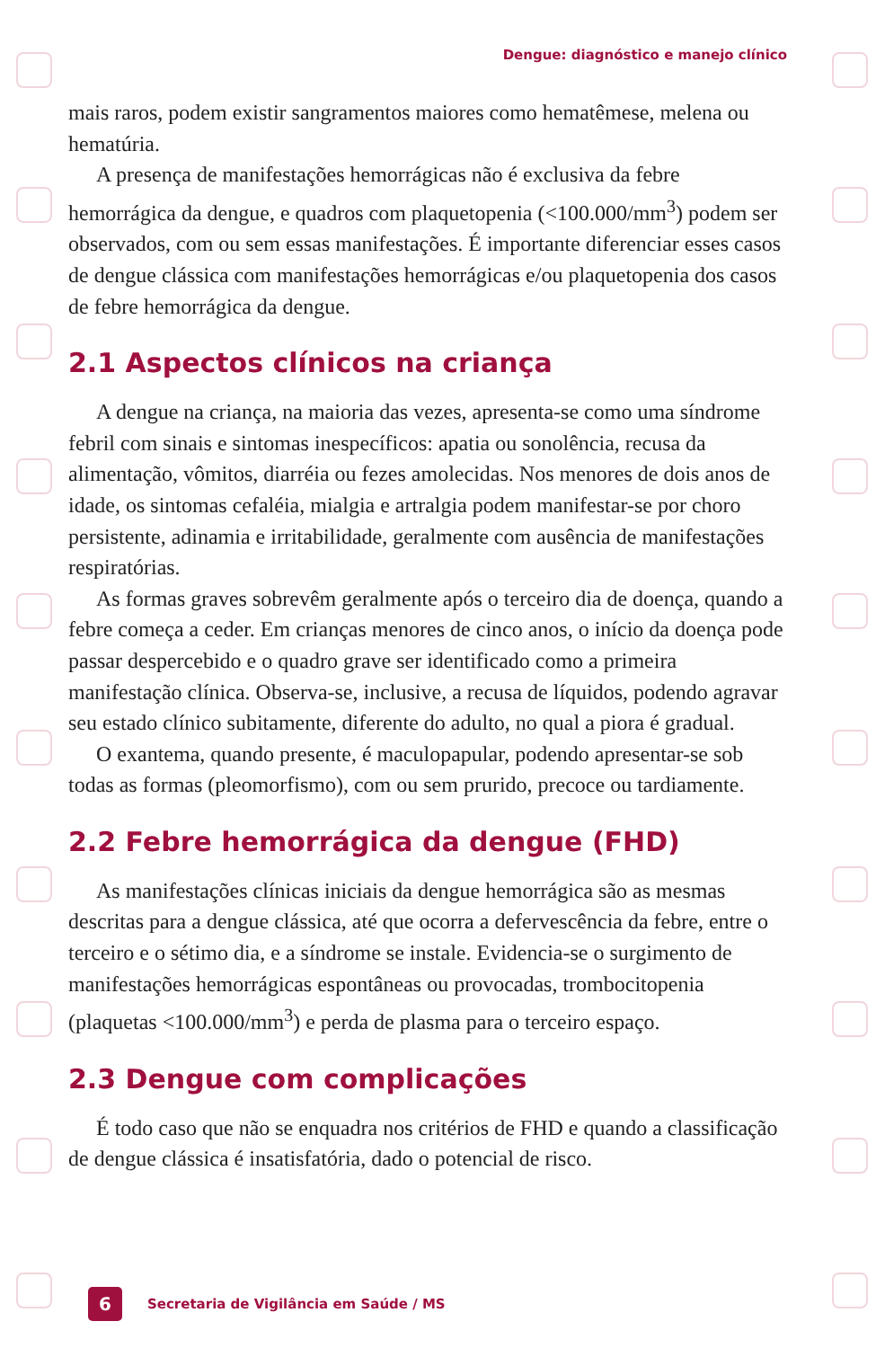Dengue: diagnóstico e manejo clínico
mais raros, podem existir sangramentos maiores como hematêmese, melena ou hematúria.
A presença de manifestações hemorrágicas não é exclusiva da febre hemorrágica da dengue, e quadros com plaquetopenia (<100.000/mm<sup>3</sup>) podem ser observados, com ou sem essas manifestações. É importante diferenciar esses casos de dengue clássica com manifestações hemorrágicas e/ou plaquetopenia dos casos de febre hemorrágica da dengue.
2.1 Aspectos clínicos na criança
A dengue na criança, na maioria das vezes, apresenta-se como uma síndrome febril com sinais e sintomas inespecíficos: apatia ou sonolência, recusa da alimentação, vômitos, diarréia ou fezes amolecidas. Nos menores de dois anos de idade, os sintomas cefaléia, mialgia e artralgia podem manifestar-se por choro persistente, adinamia e irritabilidade, geralmente com ausência de manifestações respiratórias.
As formas graves sobrevêm geralmente após o terceiro dia de doença, quando a febre começa a ceder. Em crianças menores de cinco anos, o início da doença pode passar despercebido e o quadro grave ser identificado como a primeira manifestação clínica. Observa-se, inclusive, a recusa de líquidos, podendo agravar seu estado clínico subitamente, diferente do adulto, no qual a piora é gradual.
O exantema, quando presente, é maculopapular, podendo apresentar-se sob todas as formas (pleomorfismo), com ou sem prurido, precoce ou tardiamente.
2.2 Febre hemorrágica da dengue (FHD)
As manifestações clínicas iniciais da dengue hemorrágica são as mesmas descritas para a dengue clássica, até que ocorra a defervescência da febre, entre o terceiro e o sétimo dia, e a síndrome se instale. Evidencia-se o surgimento de manifestações hemorrágicas espontâneas ou provocadas, trombocitopenia (plaquetas <100.000/mm<sup>3</sup>) e perda de plasma para o terceiro espaço.
2.3 Dengue com complicações
É todo caso que não se enquadra nos critérios de FHD e quando a classificação de dengue clássica é insatisfatória, dado o potencial de risco.
6 Secretaria de Vigilância em Saúde / MS